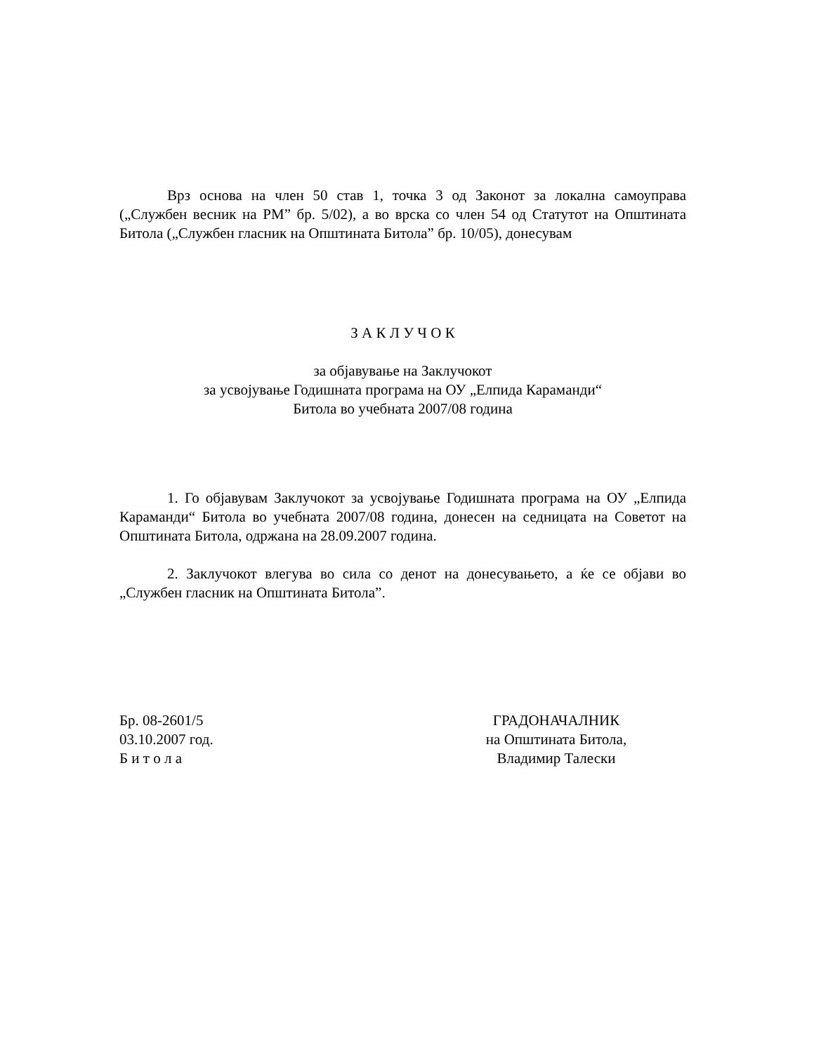Врз основа на член 50 став 1, точка 3 од Законот за локална самоуправа („Службен весник на РМ” бр. 5/02), а во врска со член 54 од Статутот на Општината Битола („Службен гласник на Општината Битола” бр. 10/05), донесувам
З А К Л У Ч О К
за објавување на Заклучокот
за усвојување Годишната програма на ОУ „Елпида Карамaнди“
Битола во учебната 2007/08 година
1. Го објавувам Заклучокот за усвојување Годишната програма на ОУ „Елпида Карамaнди“ Битола во учебната 2007/08 година, донесен на седницата на Советот на Општината Битола, одржана на 28.09.2007 година.
2. Заклучокот влегува во сила со денот на донесувањето, а ќе се објави во „Службен гласник на Општината Битола”.
Бр. 08-2601/5
03.10.2007 год.
Б и т о л а
ГРАДОНАЧАЛНИК
на Општината Битола,
Владимир Талески